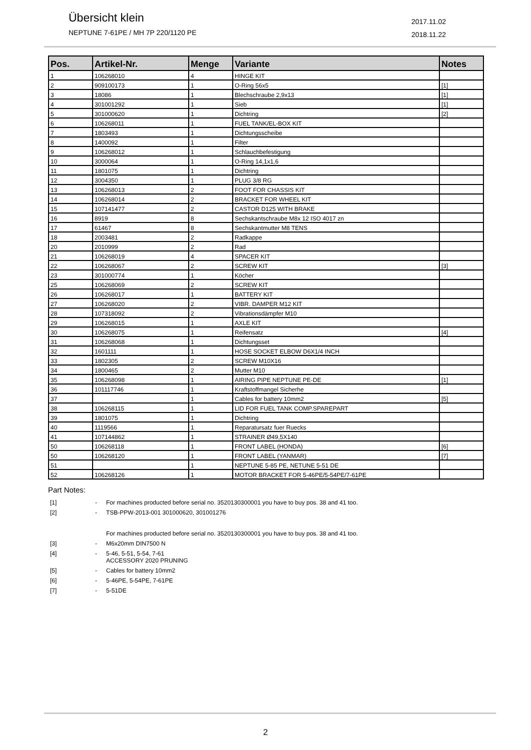Übersicht klein
NEPTUNE 7-61PE / MH 7P 220/1120 PE
2017.11.02
2018.11.22
| Pos. | Artikel-Nr. | Menge | Variante | Notes |
| --- | --- | --- | --- | --- |
| 1 | 106268010 | 4 | HINGE KIT | |
| 2 | 909100173 | 1 | O-Ring 56x5 | [1] |
| 3 | 18086 | 1 | Blechschraube 2,9x13 | [1] |
| 4 | 301001292 | 1 | Sieb | [1] |
| 5 | 301000620 | 1 | Dichtring | [2] |
| 6 | 106268011 | 1 | FUEL TANK/EL-BOX KIT | |
| 7 | 1803493 | 1 | Dichtungsscheibe | |
| 8 | 1400092 | 1 | Filter | |
| 9 | 106268012 | 1 | Schlauchbefestigung | |
| 10 | 3000064 | 1 | O-Ring 14,1x1,6 | |
| 11 | 1801075 | 1 | Dichtring | |
| 12 | 3004350 | 1 | PLUG 3/8 RG | |
| 13 | 106268013 | 2 | FOOT FOR CHASSIS KIT | |
| 14 | 106268014 | 2 | BRACKET FOR WHEEL KIT | |
| 15 | 107141477 | 2 | CASTOR D125 WITH BRAKE | |
| 16 | 8919 | 8 | Sechskantschraube M8x 12 ISO 4017 zn | |
| 17 | 61467 | 8 | Sechskantmutter M8 TENS | |
| 18 | 2003481 | 2 | Radkappe | |
| 20 | 2010999 | 2 | Rad | |
| 21 | 106268019 | 4 | SPACER KIT | |
| 22 | 106268067 | 2 | SCREW KIT | [3] |
| 23 | 301000774 | 1 | Köcher | |
| 25 | 106268069 | 2 | SCREW KIT | |
| 26 | 106268017 | 1 | BATTERY KIT | |
| 27 | 106268020 | 2 | VIBR. DAMPER M12 KIT | |
| 28 | 107318092 | 2 | Vibrationsdämpfer M10 | |
| 29 | 106268015 | 1 | AXLE KIT | |
| 30 | 106268075 | 1 | Reifensatz | [4] |
| 31 | 106268068 | 1 | Dichtungsset | |
| 32 | 1601111 | 1 | HOSE SOCKET ELBOW D6X1/4 INCH | |
| 33 | 1802305 | 2 | SCREW M10X16 | |
| 34 | 1800465 | 2 | Mutter M10 | |
| 35 | 106268098 | 1 | AIRING PIPE NEPTUNE PE-DE | [1] |
| 36 | 101117746 | 1 | Kraftstoffmangel Sicherhe | |
| 37 | | 1 | Cables for battery 10mm2 | [5] |
| 38 | 106268115 | 1 | LID FOR FUEL TANK COMP.SPAREPART | |
| 39 | 1801075 | 1 | Dichtring | |
| 40 | 1119566 | 1 | Reparatursatz fuer Ruecks | |
| 41 | 107144862 | 1 | STRAINER Ø49,5X140 | |
| 50 | 106268118 | 1 | FRONT LABEL (HONDA) | [6] |
| 50 | 106268120 | 1 | FRONT LABEL (YANMAR) | [7] |
| 51 | | 1 | NEPTUNE 5-85 PE, NETUNE 5-51 DE | |
| 52 | 106268126 | 1 | MOTOR BRACKET FOR 5-46PE/5-54PE/7-61PE | |
Part Notes:
[1] - For machines producted before serial no. 3520130300001 you have to buy pos. 38 and 41 too.
[2] - TSB-PPW-2013-001 301000620, 301001276
For machines producted before serial no. 3520130300001 you have to buy pos. 38 and 41 too.
[3] - M6x20mm DIN7500 N
[4] - 5-46, 5-51, 5-54, 7-61
ACCESSORY 2020 PRUNING
[5] - Cables for battery 10mm2
[6] - 5-46PE, 5-54PE, 7-61PE
[7] - 5-51DE
2